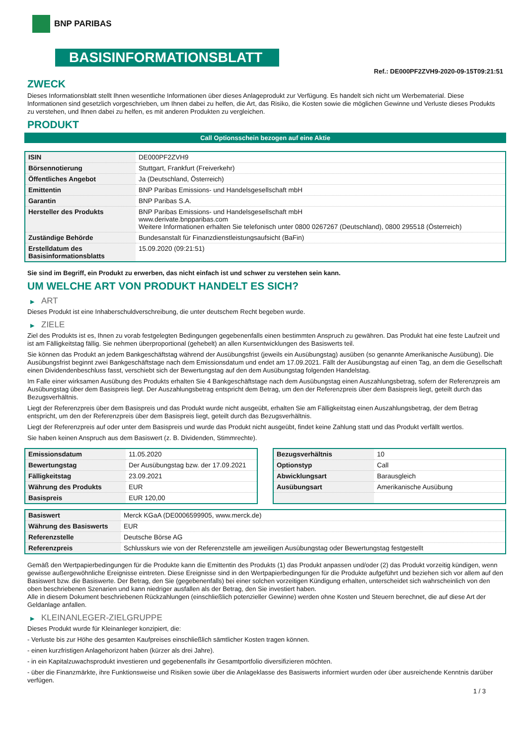BNP PARIBAS
BASISINFORMATIONSBLATT
Ref.: DE000PF2ZVH9-2020-09-15T09:21:51
ZWECK
Dieses Informationsblatt stellt Ihnen wesentliche Informationen über dieses Anlageprodukt zur Verfügung. Es handelt sich nicht um Werbematerial. Diese Informationen sind gesetzlich vorgeschrieben, um Ihnen dabei zu helfen, die Art, das Risiko, die Kosten sowie die möglichen Gewinne und Verluste dieses Produkts zu verstehen, und Ihnen dabei zu helfen, es mit anderen Produkten zu vergleichen.
PRODUKT
Call Optionsschein bezogen auf eine Aktie
| ISIN | DE000PF2ZVH9 |
| Börsennotierung | Stuttgart, Frankfurt (Freiverkehr) |
| Öffentliches Angebot | Ja (Deutschland, Österreich) |
| Emittentin | BNP Paribas Emissions- und Handelsgesellschaft mbH |
| Garantin | BNP Paribas S.A. |
| Hersteller des Produkts | BNP Paribas Emissions- und Handelsgesellschaft mbH www.derivate.bnpparibas.com Weitere Informationen erhalten Sie telefonisch unter 0800 0267267 (Deutschland), 0800 295518 (Österreich) |
| Zuständige Behörde | Bundesanstalt für Finanzdienstleistungsaufsicht (BaFin) |
| Erstelldatum des Basisinformationsblatts | 15.09.2020 (09:21:51) |
Sie sind im Begriff, ein Produkt zu erwerben, das nicht einfach ist und schwer zu verstehen sein kann.
UM WELCHE ART VON PRODUKT HANDELT ES SICH?
▶ ART
Dieses Produkt ist eine Inhaberschuldverschreibung, die unter deutschem Recht begeben wurde.
▶ ZIELE
Ziel des Produkts ist es, Ihnen zu vorab festgelegten Bedingungen gegebenenfalls einen bestimmten Anspruch zu gewähren. Das Produkt hat eine feste Laufzeit und ist am Fälligkeitstag fällig. Sie nehmen überproportional (gehebelt) an allen Kursentwicklungen des Basiswerts teil.
Sie können das Produkt an jedem Bankgeschäftstag während der Ausübungsfrist (jeweils ein Ausübungstag) ausüben (so genannte Amerikanische Ausübung). Die Ausübungsfrist beginnt zwei Bankgeschäftstage nach dem Emissionsdatum und endet am 17.09.2021. Fällt der Ausübungstag auf einen Tag, an dem die Gesellschaft einen Dividendenbeschluss fasst, verschiebt sich der Bewertungstag auf den dem Ausübungstag folgenden Handelstag.
Im Falle einer wirksamen Ausübung des Produkts erhalten Sie 4 Bankgeschäftstage nach dem Ausübungstag einen Auszahlungsbetrag, sofern der Referenzpreis am Ausübungstag über dem Basispreis liegt. Der Auszahlungsbetrag entspricht dem Betrag, um den der Referenzpreis über dem Basispreis liegt, geteilt durch das Bezugsverhältnis.
Liegt der Referenzpreis über dem Basispreis und das Produkt wurde nicht ausgeübt, erhalten Sie am Fälligkeitstag einen Auszahlungsbetrag, der dem Betrag entspricht, um den der Referenzpreis über dem Basispreis liegt, geteilt durch das Bezugsverhältnis.
Liegt der Referenzpreis auf oder unter dem Basispreis und wurde das Produkt nicht ausgeübt, findet keine Zahlung statt und das Produkt verfällt wertlos.
Sie haben keinen Anspruch aus dem Basiswert (z. B. Dividenden, Stimmrechte).
| Emissionsdatum | 11.05.2020 |
| Bewertungstag | Der Ausübungstag bzw. der 17.09.2021 |
| Fälligkeitstag | 23.09.2021 |
| Währung des Produkts | EUR |
| Basispreis | EUR 120,00 |
| Bezugsverhältnis | 10 |
| Optionstyp | Call |
| Abwicklungsart | Barausgleich |
| Ausübungsart | Amerikanische Ausübung |
| Basiswert | Merck KGaA (DE0006599905, www.merck.de) |
| Währung des Basiswerts | EUR |
| Referenzstelle | Deutsche Börse AG |
| Referenzpreis | Schlusskurs wie von der Referenzstelle am jeweiligen Ausübungstag oder Bewertungstag festgestellt |
Gemäß den Wertpapierbedingungen für die Produkte kann die Emittentin des Produkts (1) das Produkt anpassen und/oder (2) das Produkt vorzeitig kündigen, wenn gewisse außergewöhnliche Ereignisse eintreten. Diese Ereignisse sind in den Wertpapierbedingungen für die Produkte aufgeführt und beziehen sich vor allem auf den Basiswert bzw. die Basiswerte. Der Betrag, den Sie (gegebenenfalls) bei einer solchen vorzeitigen Kündigung erhalten, unterscheidet sich wahrscheinlich von den oben beschriebenen Szenarien und kann niedriger ausfallen als der Betrag, den Sie investiert haben.
Alle in diesem Dokument beschriebenen Rückzahlungen (einschließlich potenzieller Gewinne) werden ohne Kosten und Steuern berechnet, die auf diese Art der Geldanlage anfallen.
▶ KLEINANLEGER-ZIELGRUPPE
Dieses Produkt wurde für Kleinanleger konzipiert, die:
- Verluste bis zur Höhe des gesamten Kaufpreises einschließlich sämtlicher Kosten tragen können.
- einen kurzfristigen Anlagehorizont haben (kürzer als drei Jahre).
- in ein Kapitalzuwachsprodukt investieren und gegebenenfalls ihr Gesamtportfolio diversifizieren möchten.
- über die Finanzmärkte, ihre Funktionsweise und Risiken sowie über die Anlageklasse des Basiswerts informiert wurden oder über ausreichende Kenntnis darüber verfügen.
1 / 3